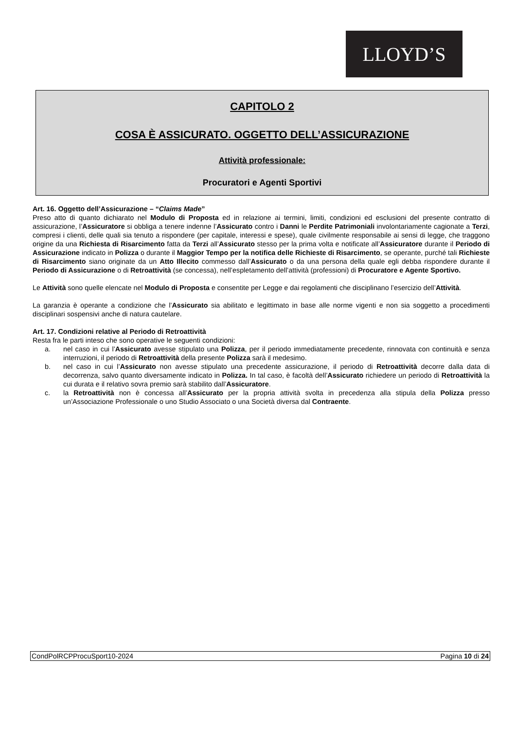LLOYD’S
CAPITOLO 2
COSA È ASSICURATO. OGGETTO DELL’ASSICURAZIONE
Attività professionale:
Procuratori e Agenti Sportivi
Art. 16. Oggetto dell’Assicurazione – “Claims Made”
Preso atto di quanto dichiarato nel Modulo di Proposta ed in relazione ai termini, limiti, condizioni ed esclusioni del presente contratto di assicurazione, l’Assicuratore si obbliga a tenere indenne l’Assicurato contro i Danni le Perdite Patrimoniali involontariamente cagionate a Terzi, compresi i clienti, delle quali sia tenuto a rispondere (per capitale, interessi e spese), quale civilmente responsabile ai sensi di legge, che traggono origine da una Richiesta di Risarcimento fatta da Terzi all’Assicurato stesso per la prima volta e notificate all’Assicuratore durante il Periodo di Assicurazione indicato in Polizza o durante il Maggior Tempo per la notifica delle Richieste di Risarcimento, se operante, purché tali Richieste di Risarcimento siano originate da un Atto Illecito commesso dall’Assicurato o da una persona della quale egli debba rispondere durante il Periodo di Assicurazione o di Retroattività (se concessa), nell’espletamento dell’attività (professioni) di Procuratore e Agente Sportivo.
Le Attività sono quelle elencate nel Modulo di Proposta e consentite per Legge e dai regolamenti che disciplinano l’esercizio dell’Attività.
La garanzia è operante a condizione che l’Assicurato sia abilitato e legittimato in base alle norme vigenti e non sia soggetto a procedimenti disciplinari sospensivi anche di natura cautelare.
Art. 17. Condizioni relative al Periodo di Retroattività
Resta fra le parti inteso che sono operative le seguenti condizioni:
a. nel caso in cui l’Assicurato avesse stipulato una Polizza, per il periodo immediatamente precedente, rinnovata con continuità e senza interruzioni, il periodo di Retroattività della presente Polizza sarà il medesimo.
b. nel caso in cui l’Assicurato non avesse stipulato una precedente assicurazione, il periodo di Retroattività decorre dalla data di decorrenza, salvo quanto diversamente indicato in Polizza. In tal caso, è facoltà dell’Assicurato richiedere un periodo di Retroattività la cui durata e il relativo sovra premio sarà stabilito dall’Assicuratore.
c. la Retroattività non è concessa all’Assicurato per la propria attività svolta in precedenza alla stipula della Polizza presso un’Associazione Professionale o uno Studio Associato o una Società diversa dal Contraente.
CondPolRCPProcuSport10-2024 Pagina 10 di 24